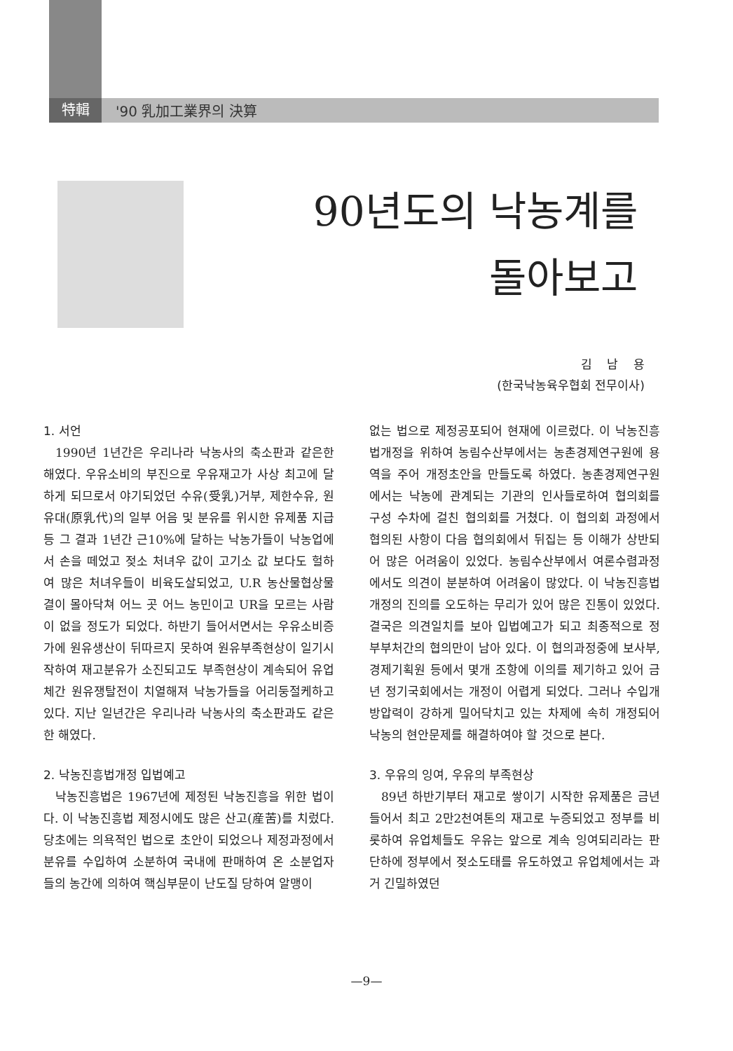特輯 '90 乳加工業界의 決算
90년도의 낙농계를
돌아보고
김 남 용
(한국낙농육우협회 전무이사)
1. 서언
1990년 1년간은 우리나라 낙농사의 축소판과 같은한 해였다. 우유소비의 부진으로 우유재고가 사상 최고에 달하게 되므로서 야기되었던 수유(受乳)거부, 제한수유, 원유대(原乳代)의 일부 어음 및 분유를 위시한 유제품 지급 등 그 결과 1년간 근10%에 달하는 낙농가들이 낙농업에서 손을 떼었고 젖소 처녀우 값이 고기소 값 보다도 헐하여 많은 처녀우들이 비육도살되었고, U.R 농산물협상물결이 몰아닥쳐 어느 곳 어느 농민이고 UR을 모르는 사람이 없을 정도가 되었다. 하반기 들어서면서는 우유소비증가에 원유생산이 뒤따르지 못하여 원유부족현상이 일기시작하여 재고분유가 소진되고도 부족현상이 계속되어 유업체간 원유쟁탈전이 치열해져 낙농가들을 어리둥절케하고 있다. 지난 일년간은 우리나라 낙농사의 축소판과도 같은 한 해였다.
2. 낙농진흥법개정 입법예고
낙농진흥법은 1967년에 제정된 낙농진흥을 위한 법이다. 이 낙농진흥법 제정시에도 많은 산고(産苦)를 치렀다. 당초에는 의욕적인 법으로 초안이 되었으나 제정과정에서 분유를 수입하여 소분하여 국내에 판매하여 온 소분업자들의 농간에 의하여 핵심부문이 난도질 당하여 알맹이
없는 법으로 제정공포되어 현재에 이르렀다. 이 낙농진흥법개정을 위하여 농림수산부에서는 농촌경제연구원에 용역을 주어 개정초안을 만들도록 하였다. 농촌경제연구원에서는 낙농에 관계되는 기관의 인사들로하여 협의회를 구성 수차에 걸친 협의회를 거쳤다. 이 협의회 과정에서 협의된 사항이 다음 협의회에서 뒤집는 등 이해가 상반되어 많은 어려움이 있었다. 농림수산부에서 여론수렴과정에서도 의견이 분분하여 어려움이 많았다. 이 낙농진흥법개정의 진의를 오도하는 무리가 있어 많은 진통이 있었다. 결국은 의견일치를 보아 입법예고가 되고 최종적으로 정부부처간의 협의만이 남아 있다. 이 협의과정중에 보사부, 경제기획원 등에서 몇개 조항에 이의를 제기하고 있어 금년 정기국회에서는 개정이 어렵게 되었다. 그러나 수입개방압력이 강하게 밀어닥치고 있는 차제에 속히 개정되어 낙농의 현안문제를 해결하여야 할 것으로 본다.
3. 우유의 잉여, 우유의 부족현상
89년 하반기부터 재고로 쌓이기 시작한 유제품은 금년들어서 최고 2만2천여톤의 재고로 누증되었고 정부를 비롯하여 유업체들도 우유는 앞으로 계속 잉여되리라는 판단하에 정부에서 젖소도태를 유도하였고 유업체에서는 과거 긴밀하였던
—9—